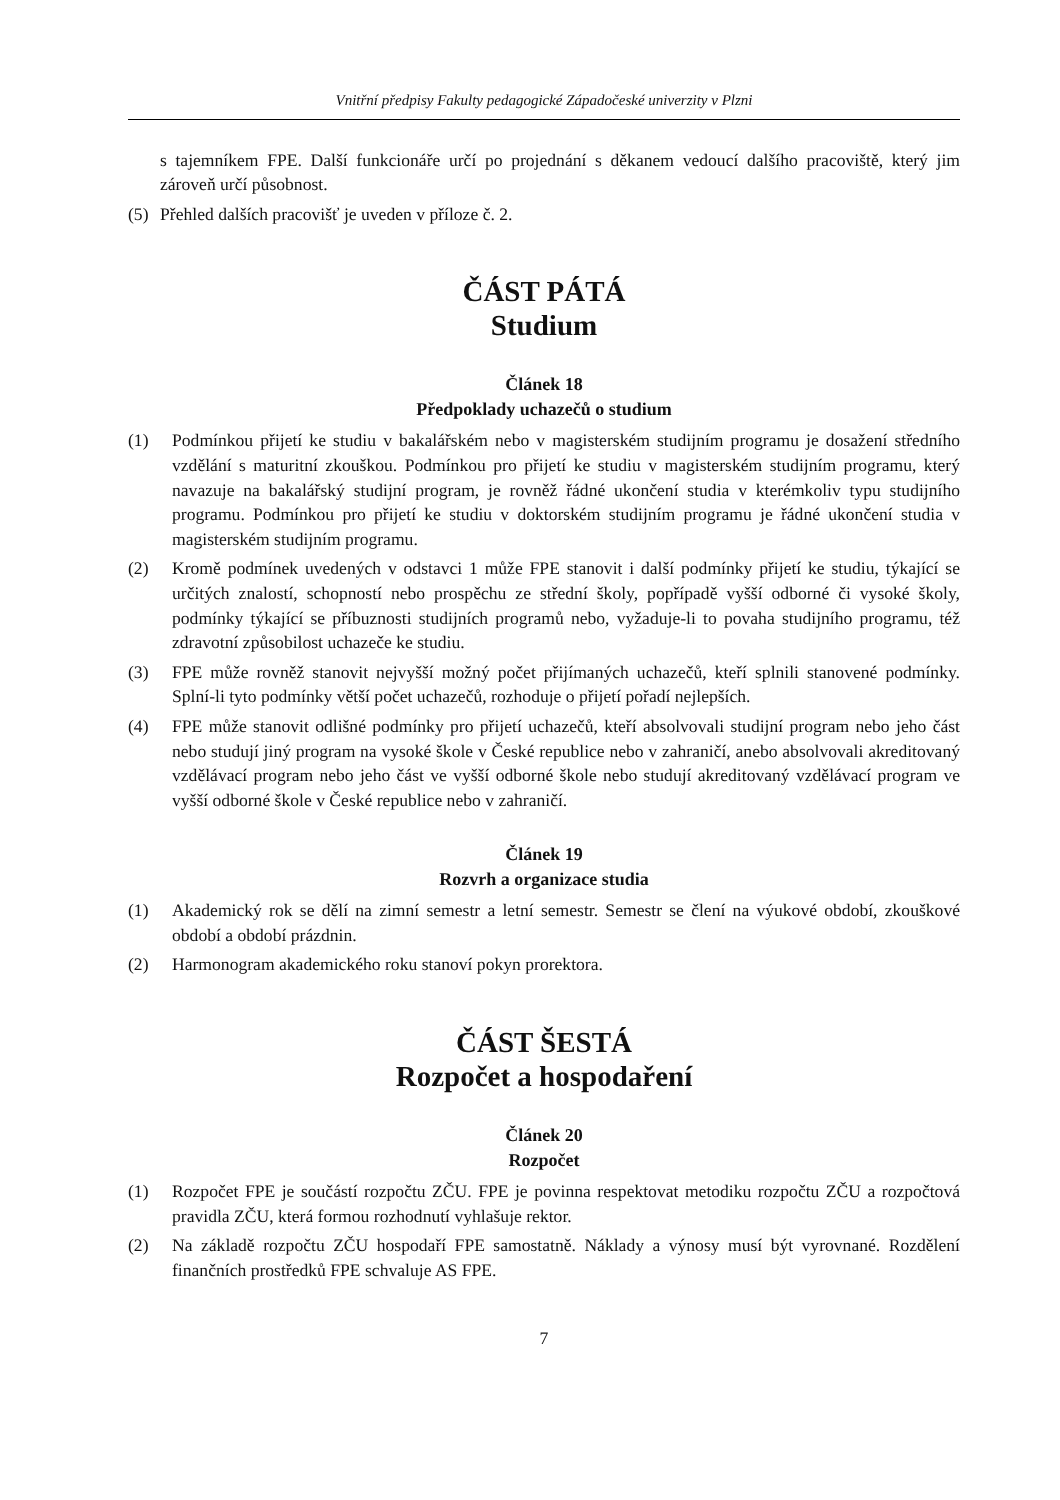Vnitřní předpisy Fakulty pedagogické Západočeské univerzity v Plzni
s tajemníkem FPE. Další funkcionáře určí po projednání s děkanem vedoucí dalšího pracoviště, který jim zároveň určí působnost.
(5) Přehled dalších pracovišť je uveden v příloze č. 2.
ČÁST PÁTÁ
Studium
Článek 18
Předpoklady uchazečů o studium
(1) Podmínkou přijetí ke studiu v bakalářském nebo v magisterském studijním programu je dosažení středního vzdělání s maturitní zkouškou. Podmínkou pro přijetí ke studiu v magisterském studijním programu, který navazuje na bakalářský studijní program, je rovněž řádné ukončení studia v kterémkoliv typu studijního programu. Podmínkou pro přijetí ke studiu v doktorském studijním programu je řádné ukončení studia v magisterském studijním programu.
(2) Kromě podmínek uvedených v odstavci 1 může FPE stanovit i další podmínky přijetí ke studiu, týkající se určitých znalostí, schopností nebo prospěchu ze střední školy, popřípadě vyšší odborné či vysoké školy, podmínky týkající se příbuznosti studijních programů nebo, vyžaduje-li to povaha studijního programu, též zdravotní způsobilost uchazeče ke studiu.
(3) FPE může rovněž stanovit nejvyšší možný počet přijímaných uchazečů, kteří splnili stanovené podmínky. Splní-li tyto podmínky větší počet uchazečů, rozhoduje o přijetí pořadí nejlepších.
(4) FPE může stanovit odlišné podmínky pro přijetí uchazečů, kteří absolvovali studijní program nebo jeho část nebo studují jiný program na vysoké škole v České republice nebo v zahraničí, anebo absolvovali akreditovaný vzdělávací program nebo jeho část ve vyšší odborné škole nebo studují akreditovaný vzdělávací program ve vyšší odborné škole v České republice nebo v zahraničí.
Článek 19
Rozvrh a organizace studia
(1) Akademický rok se dělí na zimní semestr a letní semestr. Semestr se člení na výukové období, zkouškové období a období prázdnin.
(2) Harmonogram akademického roku stanoví pokyn prorektora.
ČÁST ŠESTÁ
Rozpočet a hospodaření
Článek 20
Rozpočet
(1) Rozpočet FPE je součástí rozpočtu ZČU. FPE je povinna respektovat metodiku rozpočtu ZČU a rozpočtová pravidla ZČU, která formou rozhodnutí vyhlašuje rektor.
(2) Na základě rozpočtu ZČU hospodaří FPE samostatně. Náklady a výnosy musí být vyrovnané. Rozdělení finančních prostředků FPE schvaluje AS FPE.
7